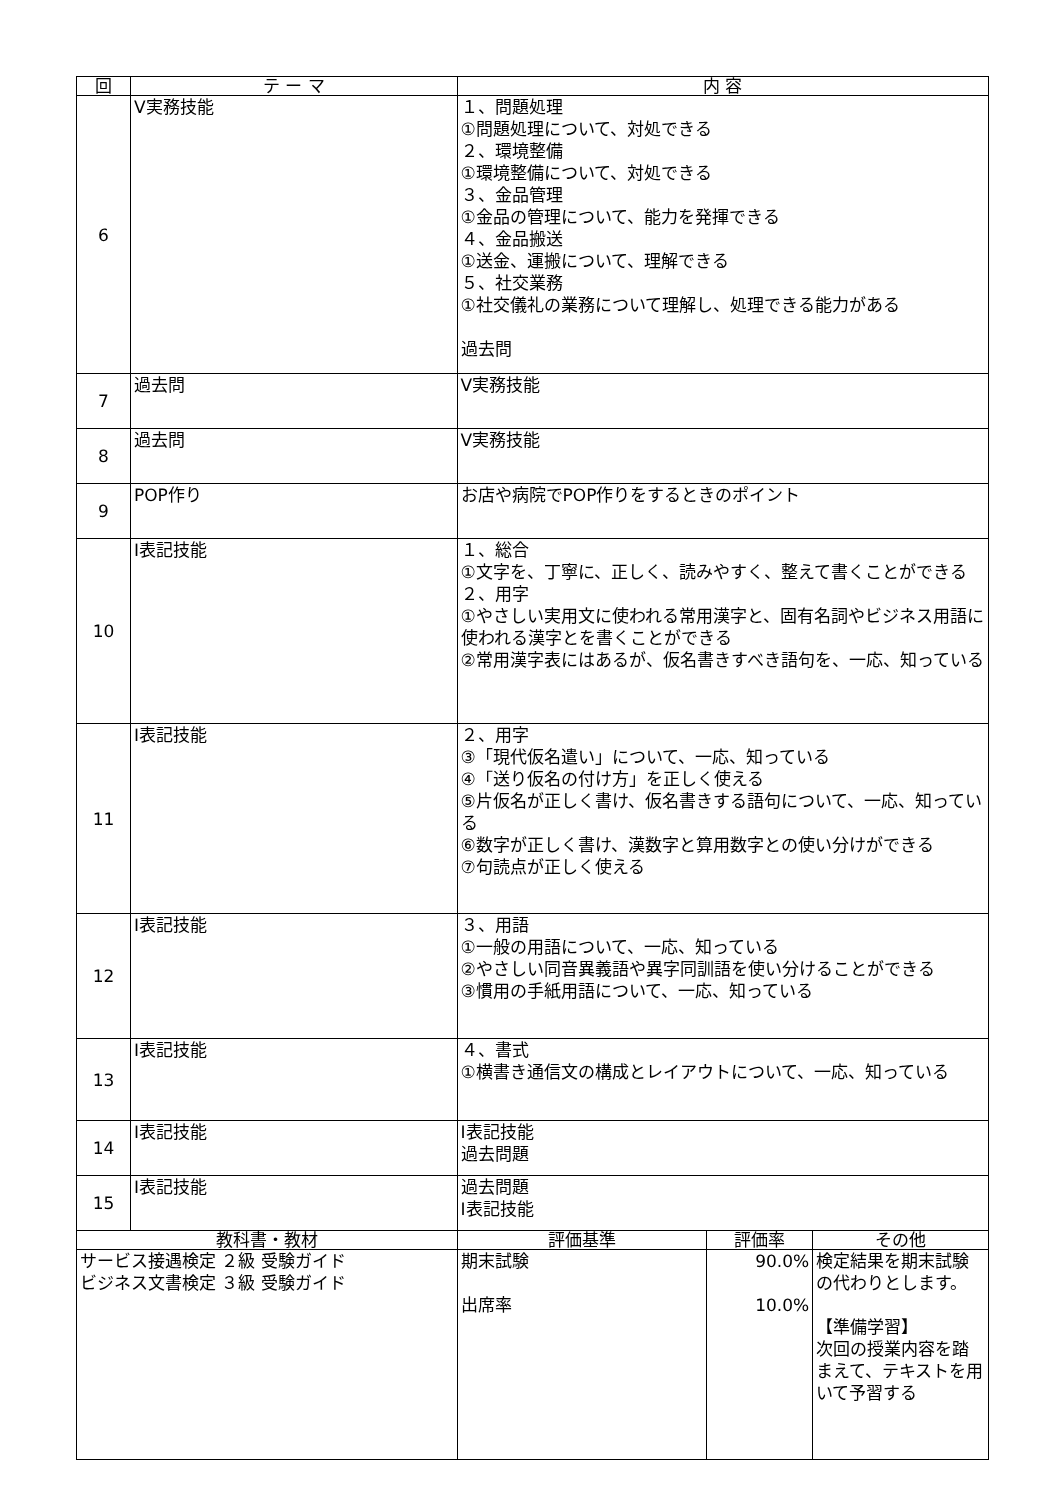| 回 | テ ー マ | 内 容 | | |
| --- | --- | --- | --- | --- |
| 6 | Ⅴ実務技能 | １、問題処理 ①問題処理について、対処できる ２、環境整備 ①環境整備について、対処できる ３、金品管理 ①金品の管理について、能力を発揮できる ４、金品搬送 ①送金、運搬について、理解できる ５、社交業務 ①社交儀礼の業務について理解し、処理できる能力がある 過去問 | | |
| 7 | 過去問 | Ⅴ実務技能 | | |
| 8 | 過去問 | Ⅴ実務技能 | | |
| 9 | POP作り | お店や病院でPOP作りをするときのポイント | | |
| 10 | Ⅰ表記技能 | １、総合 ①文字を、丁寧に、正しく、読みやすく、整えて書くことができる ２、用字 ①やさしい実用文に使われる常用漢字と、固有名詞やビジネス用語に使われる漢字とを書くことができる ②常用漢字表にはあるが、仮名書きすべき語句を、一応、知っている | | |
| 11 | Ⅰ表記技能 | ２、用字 ③「現代仮名遣い」について、一応、知っている ④「送り仮名の付け方」を正しく使える ⑤片仮名が正しく書け、仮名書きする語句について、一応、知っている ⑥数字が正しく書け、漢数字と算用数字との使い分けができる ⑦句読点が正しく使える | | |
| 12 | Ⅰ表記技能 | ３、用語 ①一般の用語について、一応、知っている ②やさしい同音異義語や異字同訓語を使い分けることができる ③慣用の手紙用語について、一応、知っている | | |
| 13 | Ⅰ表記技能 | ４、書式 ①横書き通信文の構成とレイアウトについて、一応、知っている | | |
| 14 | Ⅰ表記技能 | Ⅰ表記技能 過去問題 | | |
| 15 | Ⅰ表記技能 | 過去問題 Ⅰ表記技能 | | |
| 教科書・教材 | | 評価基準 | 評価率 | その他 |
| サービス接遇検定 ２級 受験ガイド ビジネス文書検定 ３級 受験ガイド | | 期末試験 出席率 | 90.0% 10.0% | 検定結果を期末試験の代わりとします。 【準備学習】 次回の授業内容を踏まえて、テキストを用いて予習する |